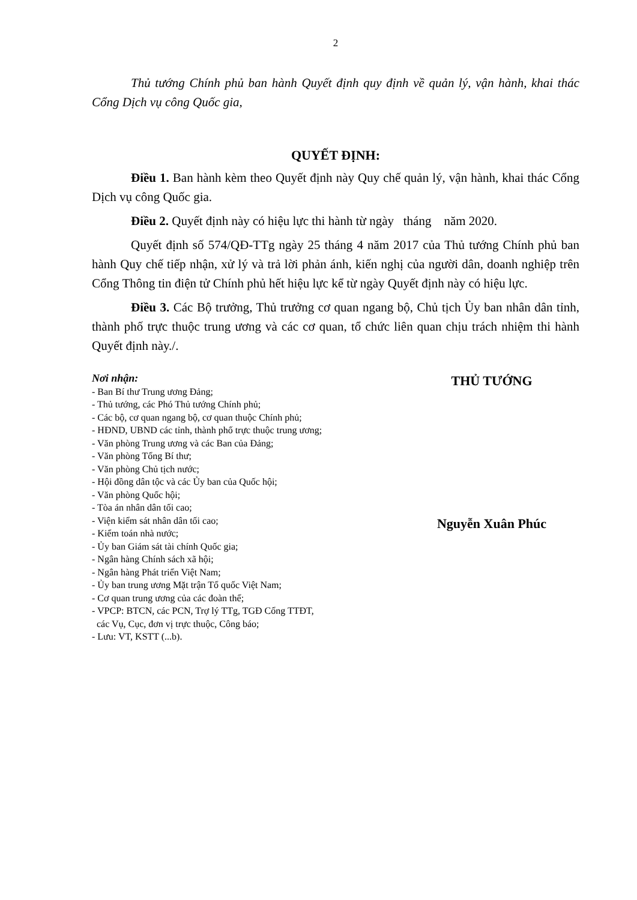2
Thủ tướng Chính phủ ban hành Quyết định quy định về quản lý, vận hành, khai thác Cổng Dịch vụ công Quốc gia,
QUYẾT ĐỊNH:
Điều 1. Ban hành kèm theo Quyết định này Quy chế quản lý, vận hành, khai thác Cổng Dịch vụ công Quốc gia.
Điều 2. Quyết định này có hiệu lực thi hành từ ngày tháng năm 2020.
Quyết định số 574/QĐ-TTg ngày 25 tháng 4 năm 2017 của Thủ tướng Chính phủ ban hành Quy chế tiếp nhận, xử lý và trả lời phản ánh, kiến nghị của người dân, doanh nghiệp trên Cổng Thông tin điện tử Chính phủ hết hiệu lực kể từ ngày Quyết định này có hiệu lực.
Điều 3. Các Bộ trưởng, Thủ trưởng cơ quan ngang bộ, Chủ tịch Ủy ban nhân dân tỉnh, thành phố trực thuộc trung ương và các cơ quan, tổ chức liên quan chịu trách nhiệm thi hành Quyết định này./.
Nơi nhận:
- Ban Bí thư Trung ương Đảng;
- Thủ tướng, các Phó Thủ tướng Chính phủ;
- Các bộ, cơ quan ngang bộ, cơ quan thuộc Chính phủ;
- HĐND, UBND các tỉnh, thành phố trực thuộc trung ương;
- Văn phòng Trung ương và các Ban của Đảng;
- Văn phòng Tổng Bí thư;
- Văn phòng Chủ tịch nước;
- Hội đồng dân tộc và các Ủy ban của Quốc hội;
- Văn phòng Quốc hội;
- Tòa án nhân dân tối cao;
- Viện kiểm sát nhân dân tối cao;
- Kiểm toán nhà nước;
- Ủy ban Giám sát tài chính Quốc gia;
- Ngân hàng Chính sách xã hội;
- Ngân hàng Phát triển Việt Nam;
- Ủy ban trung ương Mặt trận Tổ quốc Việt Nam;
- Cơ quan trung ương của các đoàn thể;
- VPCP: BTCN, các PCN, Trợ lý TTg, TGĐ Cổng TTĐT,
các Vụ, Cục, đơn vị trực thuộc, Công báo;
- Lưu: VT, KSTT (...b).
THỦ TƯỚNG
Nguyễn Xuân Phúc